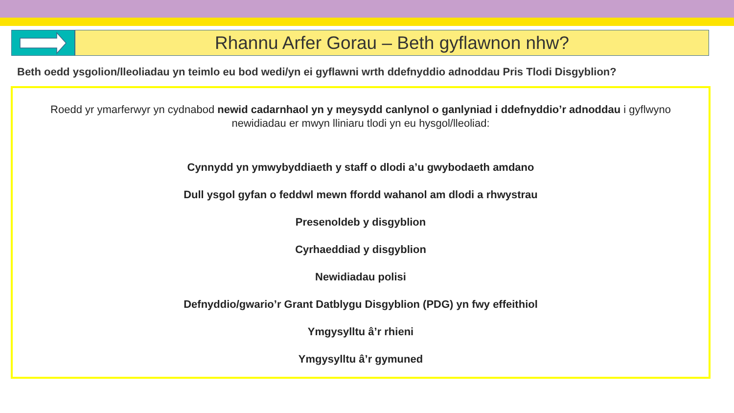Rhannu Arfer Gorau – Beth gyflawnon nhw?
Beth oedd ysgolion/lleoliadau yn teimlo eu bod wedi/yn ei gyflawni wrth ddefnyddio adnoddau Pris Tlodi Disgyblion?
Roedd yr ymarferwyr yn cydnabod newid cadarnhaol yn y meysydd canlynol o ganlyniad i ddefnyddio’r adnoddau i gyflwyno newidiadau er mwyn lliniaru tlodi yn eu hysgol/lleoliad:
Cynnydd yn ymwybyddiaeth y staff o dlodi a’u gwybodaeth amdano
Dull ysgol gyfan o feddwl mewn ffordd wahanol am dlodi a rhwystrau
Presenoldeb y disgyblion
Cyrhaeddiad y disgyblion
Newidiadau polisi
Defnyddio/gwario’r Grant Datblygu Disgyblion (PDG) yn fwy effeithiol
Ymgysylltu â’r rhieni
Ymgysylltu â’r gymuned